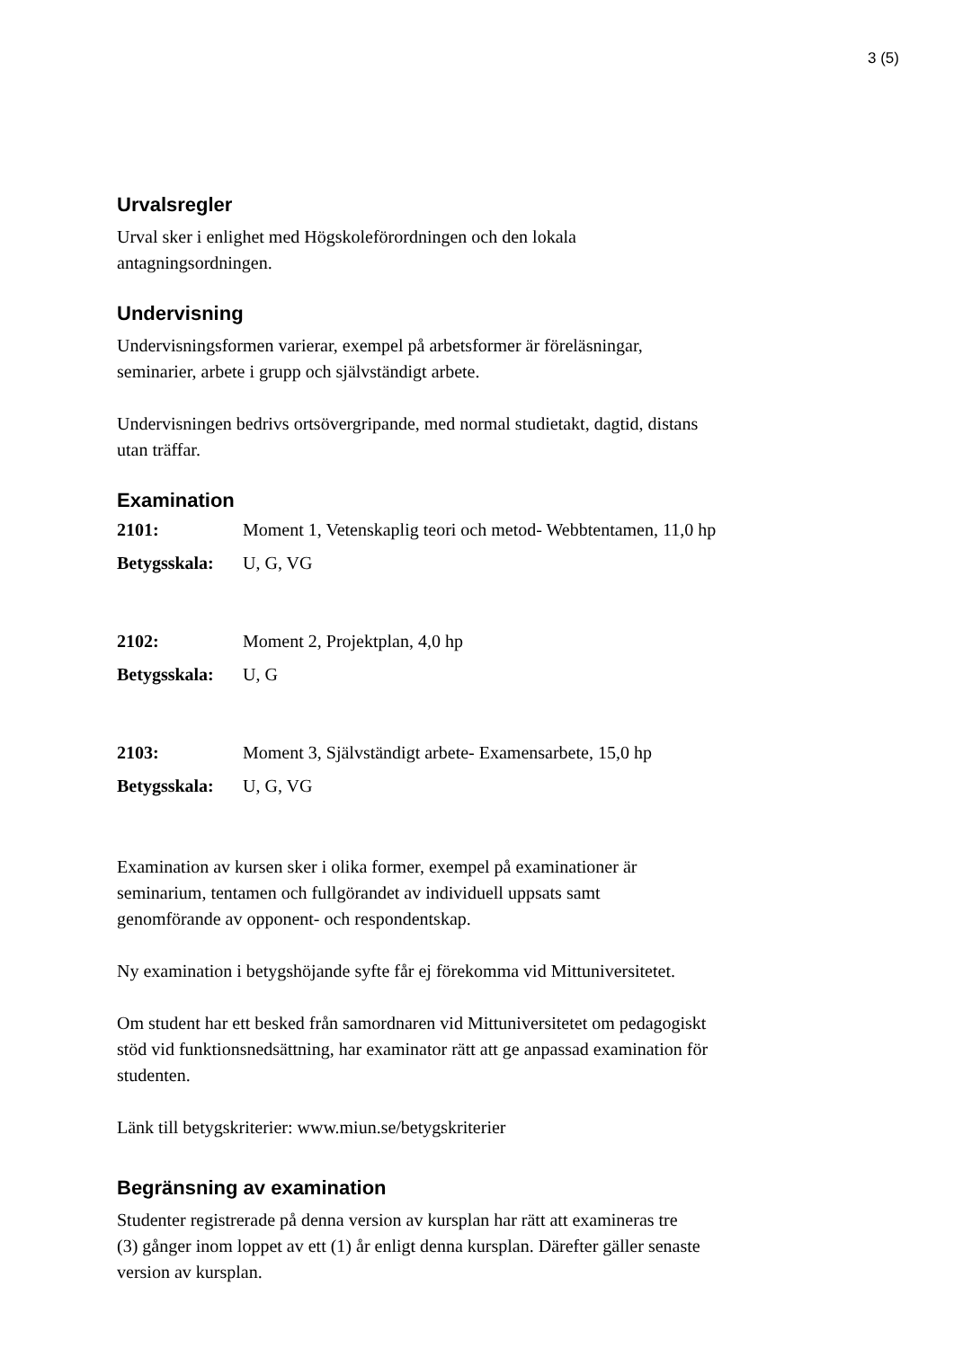3 (5)
Urvalsregler
Urval sker i enlighet med Högskoleförordningen och den lokala
antagningsordningen.
Undervisning
Undervisningsformen varierar, exempel på arbetsformer är föreläsningar,
seminarier, arbete i grupp och självständigt arbete.
Undervisningen bedrivs ortsövergripande, med normal studietakt, dagtid, distans
utan träffar.
Examination
| 2101: | Moment 1, Vetenskaplig teori och metod- Webbtentamen, 11,0 hp |
| Betygsskala: | U, G, VG |
| 2102: | Moment 2, Projektplan, 4,0 hp |
| Betygsskala: | U, G |
| 2103: | Moment 3, Självständigt arbete- Examensarbete, 15,0 hp |
| Betygsskala: | U, G, VG |
Examination av kursen sker i olika former, exempel på examinationer är
seminarium, tentamen och fullgörandet av individuell uppsats samt
genomförande av opponent- och respondentskap.
Ny examination i betygshöjande syfte får ej förekomma vid Mittuniversitetet.
Om student har ett besked från samordnaren vid Mittuniversitetet om pedagogiskt
stöd vid funktionsnedsättning, har examinator rätt att ge anpassad examination för
studenten.
Länk till betygskriterier: www.miun.se/betygskriterier
Begränsning av examination
Studenter registrerade på denna version av kursplan har rätt att examineras tre
(3) gånger inom loppet av ett (1) år enligt denna kursplan. Därefter gäller senaste
version av kursplan.